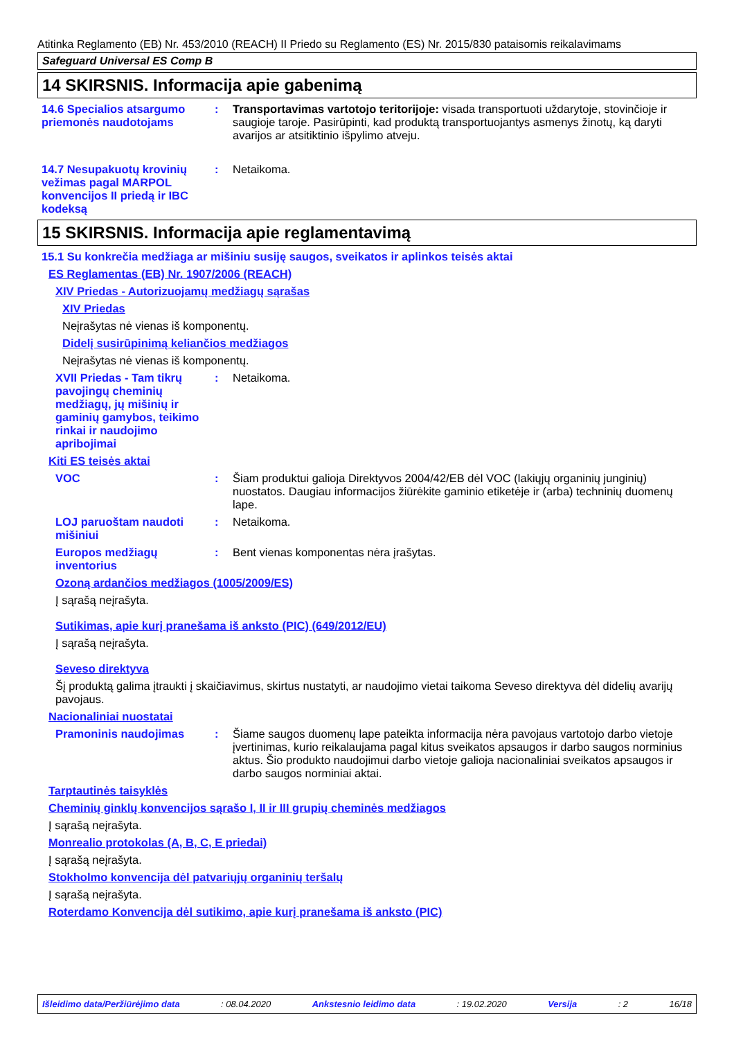Atitinka Reglamento (EB) Nr. 453/2010 (REACH) II Priedo su Reglamento (ES) Nr. 2015/830 pataisomis reikalavimams
Safeguard Universal ES Comp B
14 SKIRSNIS. Informacija apie gabenimą
14.6 Specialios atsargumo priemonės naudotojams
: Transportavimas vartotojo teritorijoje: visada transportuoti uždarytoje, stovinčioje ir saugioje taroje. Pasirūpinti, kad produktą transportuojantys asmenys žinotų, ką daryti avarijos ar atsitiktinio išpylimo atveju.
14.7 Nesupakuotų krovinių vežimas pagal MARPOL konvencijos II priedą ir IBC kodeksą
: Netaikoma.
15 SKIRSNIS. Informacija apie reglamentavimą
15.1 Su konkrečia medžiaga ar mišiniu susiję saugos, sveikatos ir aplinkos teisės aktai
ES Reglamentas (EB) Nr. 1907/2006 (REACH)
XIV Priedas - Autorizuojamų medžiagų sąrašas
XIV Priedas
Neįrašytas nė vienas iš komponentų.
Didelį susirūpinimą keliančios medžiagos
Neįrašytas nė vienas iš komponentų.
XVII Priedas - Tam tikrų pavojingų cheminių medžiagų, jų mišinių ir gaminių gamybos, teikimo rinkai ir naudojimo apribojimai
: Netaikoma.
Kiti ES teisės aktai
VOC : Šiam produktui galioja Direktyvos 2004/42/EB dėl VOC (lakiųjų organinių junginių) nuostatos. Daugiau informacijos žiūrėkite gaminio etiketėje ir (arba) techninių duomenų lape.
LOJ paruoštam naudoti mišiniui
: Netaikoma.
Europos medžiagų inventorius
: Bent vienas komponentas nėra įrašytas.
Ozoną ardančios medžiagos (1005/2009/ES)
Į sąrašą neįrašyta.
Sutikimas, apie kurį pranešama iš anksto (PIC) (649/2012/EU)
Į sąrašą neįrašyta.
Seveso direktyva
Šį produktą galima įtraukti į skaičiavimus, skirtus nustatyti, ar naudojimo vietai taikoma Seveso direktyva dėl didelių avarijų pavojaus.
Nacionaliniai nuostatai
Pramoninis naudojimas : Šiame saugos duomenų lape pateikta informacija nėra pavojaus vartotojo darbo vietoje įvertinimas, kurio reikalaujama pagal kitus sveikatos apsaugos ir darbo saugos norminius aktus. Šio produkto naudojimui darbo vietoje galioja nacionaliniai sveikatos apsaugos ir darbo saugos norminiai aktai.
Tarptautinės taisyklės
Cheminių ginklų konvencijos sąrašo I, II ir III grupių cheminės medžiagos
Į sąrašą neįrašyta.
Monrealio protokolas (A, B, C, E priedai)
Į sąrašą neįrašyta.
Stokholmo konvencija dėl patvariųjų organinių teršalų
Į sąrašą neįrašyta.
Roterdamo Konvencija dėl sutikimo, apie kurį pranešama iš anksto (PIC)
Išleidimo data/Peržiūrėjimo data : 08.04.2020 Ankstesnio leidimo data : 19.02.2020 Versija : 2 16/18